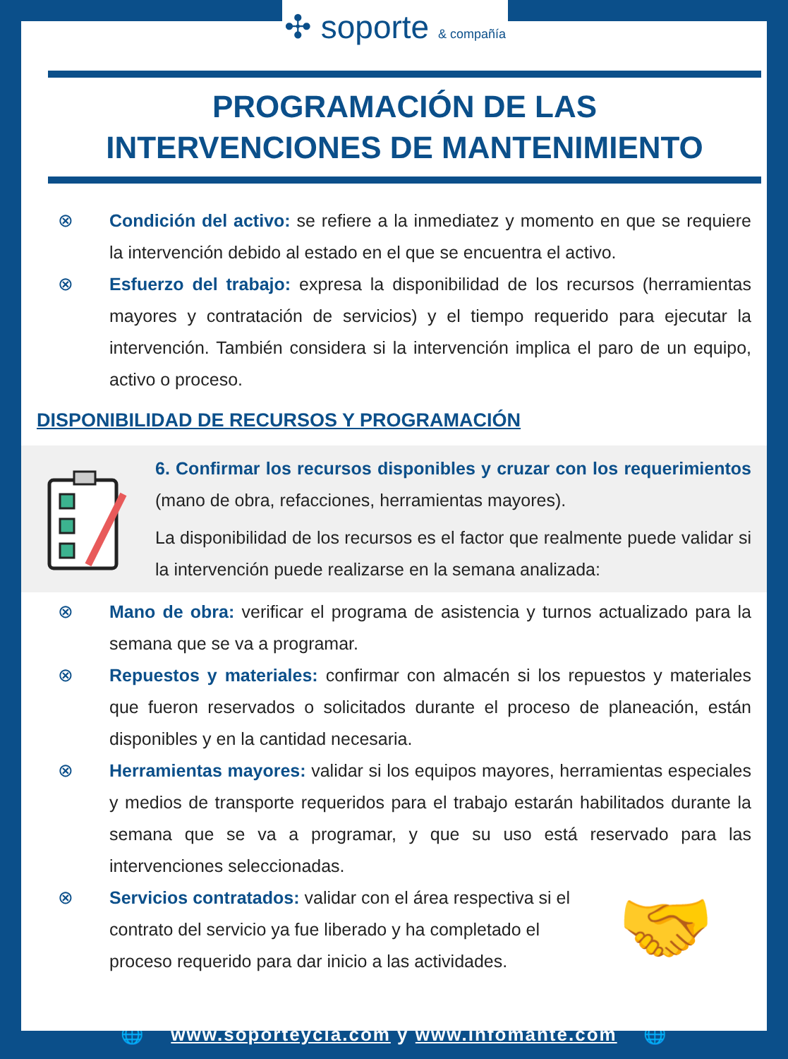✣ soporte & compañía
PROGRAMACIÓN DE LAS
INTERVENCIONES DE MANTENIMIENTO
⊗ Condición del activo: se refiere a la inmediatez y momento en que se requiere la intervención debido al estado en el que se encuentra el activo.
⊗ Esfuerzo del trabajo: expresa la disponibilidad de los recursos (herramientas mayores y contratación de servicios) y el tiempo requerido para ejecutar la intervención. También considera si la intervención implica el paro de un equipo, activo o proceso.
DISPONIBILIDAD DE RECURSOS Y PROGRAMACIÓN
6. Confirmar los recursos disponibles y cruzar con los requerimientos (mano de obra, refacciones, herramientas mayores).
La disponibilidad de los recursos es el factor que realmente puede validar si la intervención puede realizarse en la semana analizada:
⊗ Mano de obra: verificar el programa de asistencia y turnos actualizado para la semana que se va a programar.
⊗ Repuestos y materiales: confirmar con almacén si los repuestos y materiales que fueron reservados o solicitados durante el proceso de planeación, están disponibles y en la cantidad necesaria.
⊗ Herramientas mayores: validar si los equipos mayores, herramientas especiales y medios de transporte requeridos para el trabajo estarán habilitados durante la semana que se va a programar, y que su uso está reservado para las intervenciones seleccionadas.
⊗ Servicios contratados: validar con el área respectiva si el contrato del servicio ya fue liberado y ha completado el proceso requerido para dar inicio a las actividades.
🤝
🌐 www.soporteycia.com y www.infomante.com 🌐